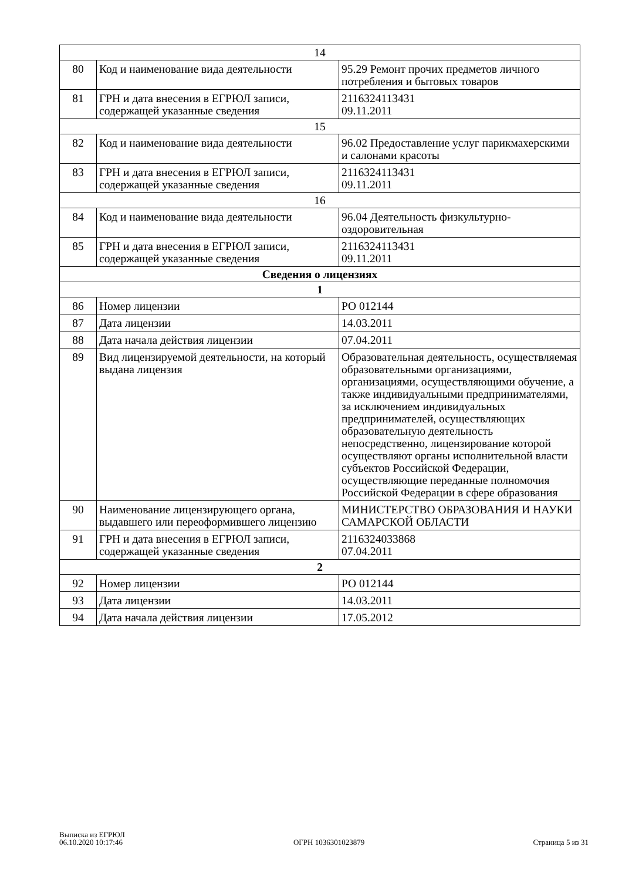| 14 | | |
| 80 | Код и наименование вида деятельности | 95.29 Ремонт прочих предметов личного потребления и бытовых товаров |
| 81 | ГРН и дата внесения в ЕГРЮЛ записи, содержащей указанные сведения | 2116324113431 09.11.2011 |
| 15 | | |
| 82 | Код и наименование вида деятельности | 96.02 Предоставление услуг парикмахерскими и салонами красоты |
| 83 | ГРН и дата внесения в ЕГРЮЛ записи, содержащей указанные сведения | 2116324113431 09.11.2011 |
| 16 | | |
| 84 | Код и наименование вида деятельности | 96.04 Деятельность физкультурно-оздоровительная |
| 85 | ГРН и дата внесения в ЕГРЮЛ записи, содержащей указанные сведения | 2116324113431 09.11.2011 |
| Сведения о лицензиях | | |
| 1 | | |
| 86 | Номер лицензии | РО 012144 |
| 87 | Дата лицензии | 14.03.2011 |
| 88 | Дата начала действия лицензии | 07.04.2011 |
| 89 | Вид лицензируемой деятельности, на который выдана лицензия | Образовательная деятельность, осуществляемая образовательными организациями, организациями, осуществляющими обучение, а также индивидуальными предпринимателями, за исключением индивидуальных предпринимателей, осуществляющих образовательную деятельность непосредственно, лицензирование которой осуществляют органы исполнительной власти субъектов Российской Федерации, осуществляющие переданные полномочия Российской Федерации в сфере образования |
| 90 | Наименование лицензирующего органа, выдавшего или переоформившего лицензию | МИНИСТЕРСТВО ОБРАЗОВАНИЯ И НАУКИ САМАРСКОЙ ОБЛАСТИ |
| 91 | ГРН и дата внесения в ЕГРЮЛ записи, содержащей указанные сведения | 2116324033868 07.04.2011 |
| 2 | | |
| 92 | Номер лицензии | РО 012144 |
| 93 | Дата лицензии | 14.03.2011 |
| 94 | Дата начала действия лицензии | 17.05.2012 |
Выписка из ЕГРЮЛ
06.10.2020 10:17:46
ОГРН 1036301023879
Страница 5 из 31